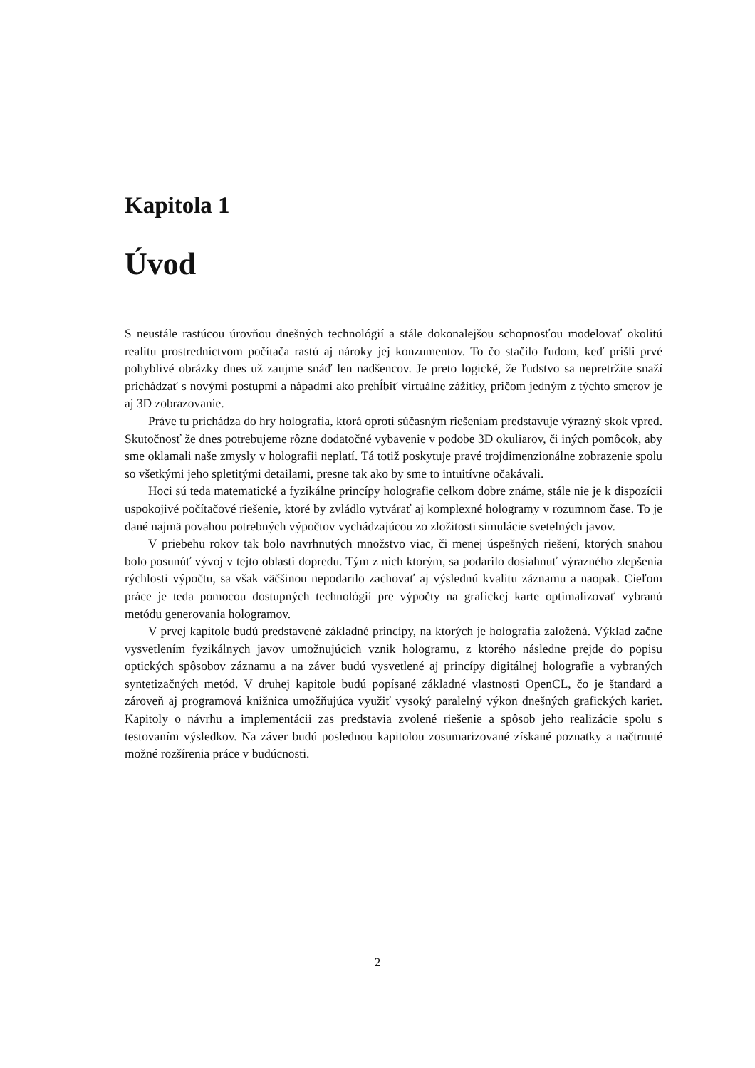Kapitola 1
Úvod
S neustále rastúcou úrovňou dnešných technológií a stále dokonalejšou schopnosťou modelovať okolitú realitu prostredníctvom počítača rastú aj nároky jej konzumentov. To čo stačilo ľudom, keď prišli prvé pohyblivé obrázky dnes už zaujme snáď len nadšencov. Je preto logické, že ľudstvo sa nepretržite snaží prichádzať s novými postupmi a nápadmi ako prehĺbiť virtuálne zážitky, pričom jedným z týchto smerov je aj 3D zobrazovanie.
Práve tu prichádza do hry holografia, ktorá oproti súčasným riešeniam predstavuje výrazný skok vpred. Skutočnosť že dnes potrebujeme rôzne dodatočné vybavenie v podobe 3D okuliarov, či iných pomôcok, aby sme oklamali naše zmysly v holografii neplatí. Tá totiž poskytuje pravé trojdimenzionálne zobrazenie spolu so všetkými jeho spletitými detailami, presne tak ako by sme to intuitívne očakávali.
Hoci sú teda matematické a fyzikálne princípy holografie celkom dobre známe, stále nie je k dispozícii uspokojivé počítačové riešenie, ktoré by zvládlo vytvárať aj komplexné hologramy v rozumnom čase. To je dané najmä povahou potrebných výpočtov vychádzajúcou zo zložitosti simulácie svetelných javov.
V priebehu rokov tak bolo navrhnutých množstvo viac, či menej úspešných riešení, ktorých snahou bolo posunúť vývoj v tejto oblasti dopredu. Tým z nich ktorým, sa podarilo dosiahnuť výrazného zlepšenia rýchlosti výpočtu, sa však väčšinou nepodarilo zachovať aj výslednú kvalitu záznamu a naopak. Cieľom práce je teda pomocou dostupných technológií pre výpočty na grafickej karte optimalizovať vybranú metódu generovania hologramov.
V prvej kapitole budú predstavené základné princípy, na ktorých je holografia založená. Výklad začne vysvetlením fyzikálnych javov umožnujúcich vznik hologramu, z ktorého následne prejde do popisu optických spôsobov záznamu a na záver budú vysvetlené aj princípy digitálnej holografie a vybraných syntetizačných metód. V druhej kapitole budú popísané základné vlastnosti OpenCL, čo je štandard a zároveň aj programová knižnica umožňujúca využiť vysoký paralelný výkon dnešných grafických kariet. Kapitoly o návrhu a implementácii zas predstavia zvolené riešenie a spôsob jeho realizácie spolu s testovaním výsledkov. Na záver budú poslednou kapitolou zosumarizované získané poznatky a načtrnuté možné rozšírenia práce v budúcnosti.
2